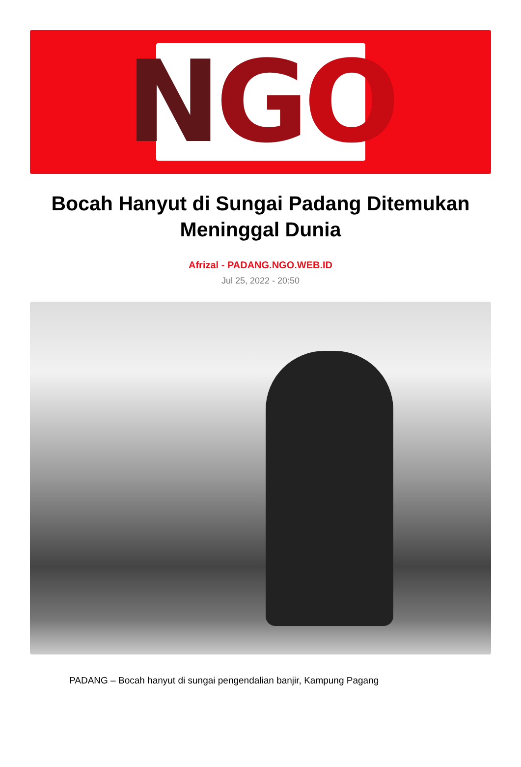N G O
Bocah Hanyut di Sungai Padang Ditemukan Meninggal Dunia
Afrizal - PADANG.NGO.WEB.ID
Jul 25, 2022 - 20:50
PADANG – Bocah hanyut di sungai pengendalian banjir, Kampung Pagang